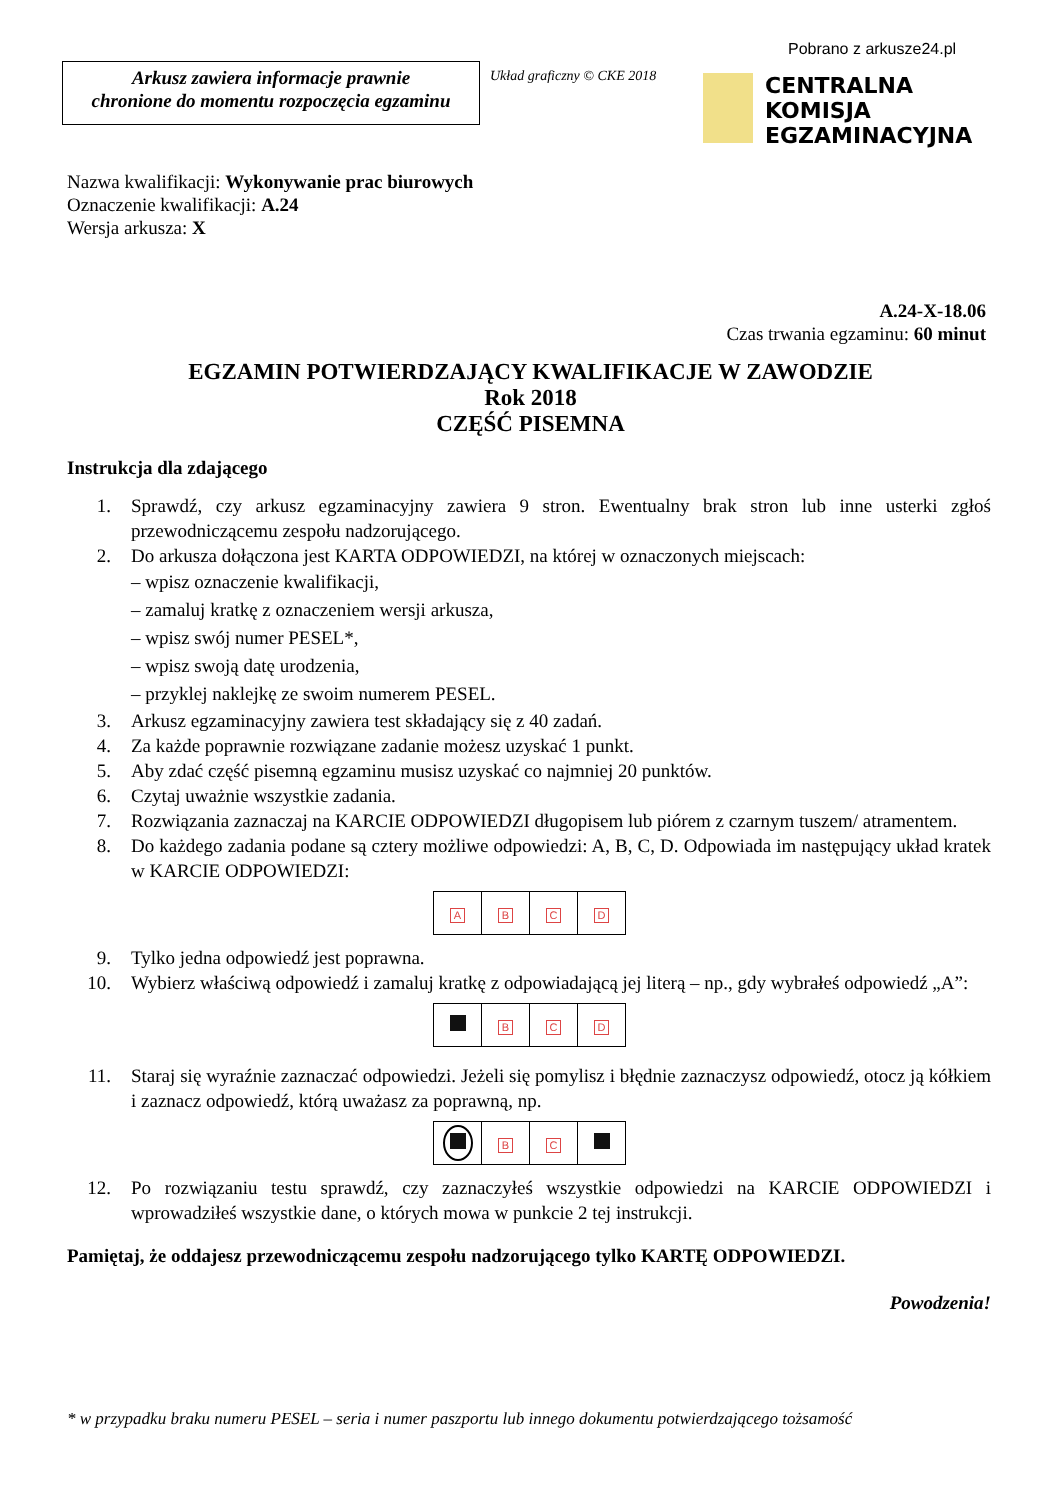Pobrano z arkusze24.pl
Arkusz zawiera informacje prawnie
chronione do momentu rozpoczęcia egzaminu
Układ graficzny © CKE 2018
CENTRALNA
KOMISJA
EGZAMINACYJNA
Nazwa kwalifikacji: Wykonywanie prac biurowych
Oznaczenie kwalifikacji: A.24
Wersja arkusza: X
A.24-X-18.06
Czas trwania egzaminu: 60 minut
EGZAMIN POTWIERDZAJĄCY KWALIFIKACJE W ZAWODZIE
Rok 2018
CZĘŚĆ PISEMNA
Instrukcja dla zdającego
1. Sprawdź, czy arkusz egzaminacyjny zawiera 9 stron. Ewentualny brak stron lub inne usterki zgłoś przewodniczącemu zespołu nadzorującego.
2. Do arkusza dołączona jest KARTA ODPOWIEDZI, na której w oznaczonych miejscach:
– wpisz oznaczenie kwalifikacji,
– zamaluj kratkę z oznaczeniem wersji arkusza,
– wpisz swój numer PESEL*,
– wpisz swoją datę urodzenia,
– przyklej naklejkę ze swoim numerem PESEL.
3. Arkusz egzaminacyjny zawiera test składający się z 40 zadań.
4. Za każde poprawnie rozwiązane zadanie możesz uzyskać 1 punkt.
5. Aby zdać część pisemną egzaminu musisz uzyskać co najmniej 20 punktów.
6. Czytaj uważnie wszystkie zadania.
7. Rozwiązania zaznaczaj na KARCIE ODPOWIEDZI długopisem lub piórem z czarnym tuszem/ atramentem.
8. Do każdego zadania podane są cztery możliwe odpowiedzi: A, B, C, D. Odpowiada im następujący układ kratek w KARCIE ODPOWIEDZI:
| A | B | C | D |
9. Tylko jedna odpowiedź jest poprawna.
10. Wybierz właściwą odpowiedź i zamaluj kratkę z odpowiadającą jej literą – np., gdy wybrałeś odpowiedź „A”:
| | B | C | D |
11. Staraj się wyraźnie zaznaczać odpowiedzi. Jeżeli się pomylisz i błędnie zaznaczysz odpowiedź, otocz ją kółkiem i zaznacz odpowiedź, którą uważasz za poprawną, np.
| | B | C | |
12. Po rozwiązaniu testu sprawdź, czy zaznaczyłeś wszystkie odpowiedzi na KARCIE ODPOWIEDZI i wprowadziłeś wszystkie dane, o których mowa w punkcie 2 tej instrukcji.
Pamiętaj, że oddajesz przewodniczącemu zespołu nadzorującego tylko KARTĘ ODPOWIEDZI.
Powodzenia!
* w przypadku braku numeru PESEL – seria i numer paszportu lub innego dokumentu potwierdzającego tożsamość